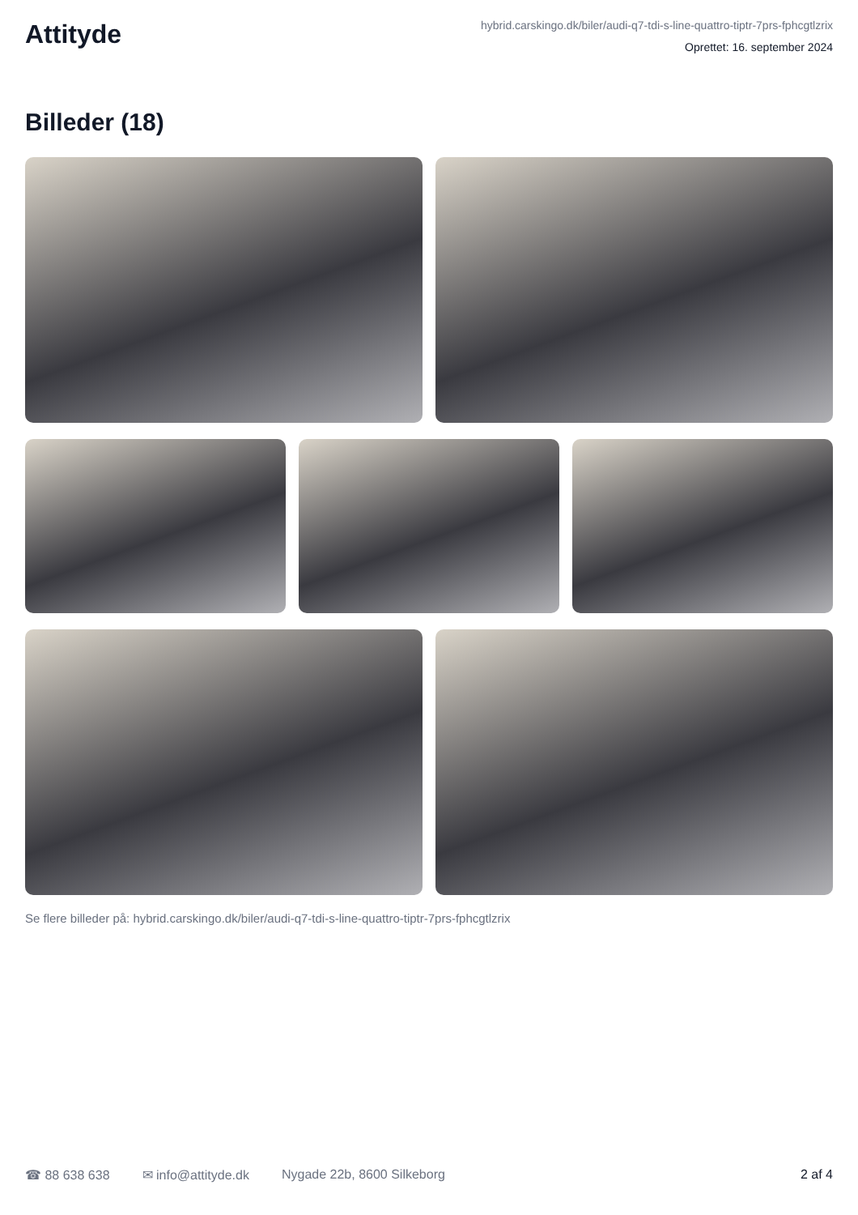Attityde
hybrid.carskingo.dk/biler/audi-q7-tdi-s-line-quattro-tiptr-7prs-fphcgtlzrix
Oprettet: 16. september 2024
Billeder (18)
Se flere billeder på: hybrid.carskingo.dk/biler/audi-q7-tdi-s-line-quattro-tiptr-7prs-fphcgtlzrix
☎ 88 638 638 ✉ info@attityde.dk Nygade 22b, 8600 Silkeborg 2 af 4